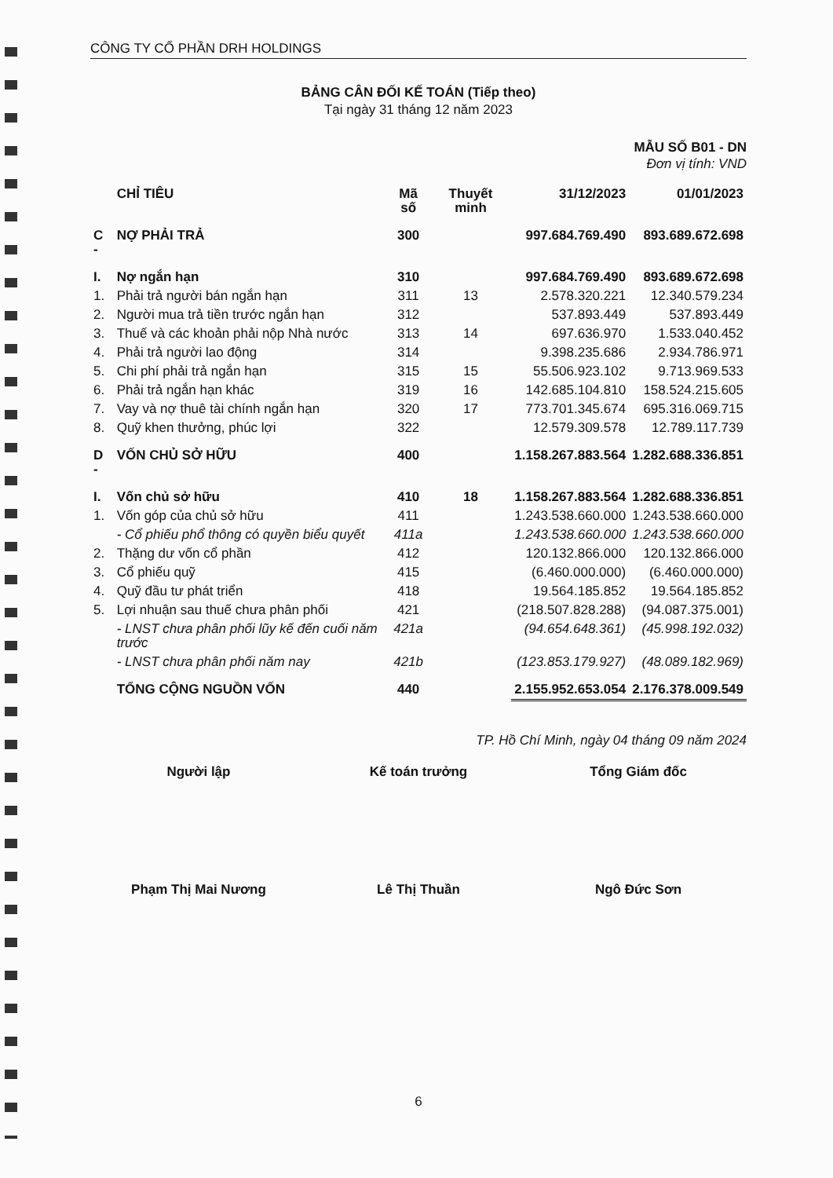CÔNG TY CỔ PHẦN DRH HOLDINGS
BẢNG CÂN ĐỐI KẾ TOÁN (Tiếp theo)
Tại ngày 31 tháng 12 năm 2023
MẪU SỐ B01 - DN
Đơn vị tính: VND
| | CHỈ TIÊU | Mã số | Thuyết minh | 31/12/2023 | 01/01/2023 |
| --- | --- | --- | --- | --- | --- |
| C - | NỢ PHẢI TRẢ | 300 | | 997.684.769.490 | 893.689.672.698 |
| I. | Nợ ngắn hạn | 310 | | 997.684.769.490 | 893.689.672.698 |
| 1. | Phải trả người bán ngắn hạn | 311 | 13 | 2.578.320.221 | 12.340.579.234 |
| 2. | Người mua trả tiền trước ngắn hạn | 312 | | 537.893.449 | 537.893.449 |
| 3. | Thuế và các khoản phải nộp Nhà nước | 313 | 14 | 697.636.970 | 1.533.040.452 |
| 4. | Phải trả người lao động | 314 | | 9.398.235.686 | 2.934.786.971 |
| 5. | Chi phí phải trả ngắn hạn | 315 | 15 | 55.506.923.102 | 9.713.969.533 |
| 6. | Phải trả ngắn hạn khác | 319 | 16 | 142.685.104.810 | 158.524.215.605 |
| 7. | Vay và nợ thuê tài chính ngắn hạn | 320 | 17 | 773.701.345.674 | 695.316.069.715 |
| 8. | Quỹ khen thưởng, phúc lợi | 322 | | 12.579.309.578 | 12.789.117.739 |
| D - | VỐN CHỦ SỞ HỮU | 400 | | 1.158.267.883.564 | 1.282.688.336.851 |
| I. | Vốn chủ sở hữu | 410 | 18 | 1.158.267.883.564 | 1.282.688.336.851 |
| 1. | Vốn góp của chủ sở hữu | 411 | | 1.243.538.660.000 | 1.243.538.660.000 |
| | - Cổ phiếu phổ thông có quyền biểu quyết | 411a | | 1.243.538.660.000 | 1.243.538.660.000 |
| 2. | Thặng dư vốn cổ phần | 412 | | 120.132.866.000 | 120.132.866.000 |
| 3. | Cổ phiếu quỹ | 415 | | (6.460.000.000) | (6.460.000.000) |
| 4. | Quỹ đầu tư phát triển | 418 | | 19.564.185.852 | 19.564.185.852 |
| 5. | Lợi nhuận sau thuế chưa phân phối | 421 | | (218.507.828.288) | (94.087.375.001) |
| | - LNST chưa phân phối lũy kế đến cuối năm trước | 421a | | (94.654.648.361) | (45.998.192.032) |
| | - LNST chưa phân phối năm nay | 421b | | (123.853.179.927) | (48.089.182.969) |
| | TỔNG CỘNG NGUỒN VỐN | 440 | | 2.155.952.653.054 | 2.176.378.009.549 |
TP. Hồ Chí Minh, ngày 04 tháng 09 năm 2024
Người lập Kế toán trưởng Tổng Giám đốc
Phạm Thị Mai Nương Lê Thị Thuần Ngô Đức Sơn
6